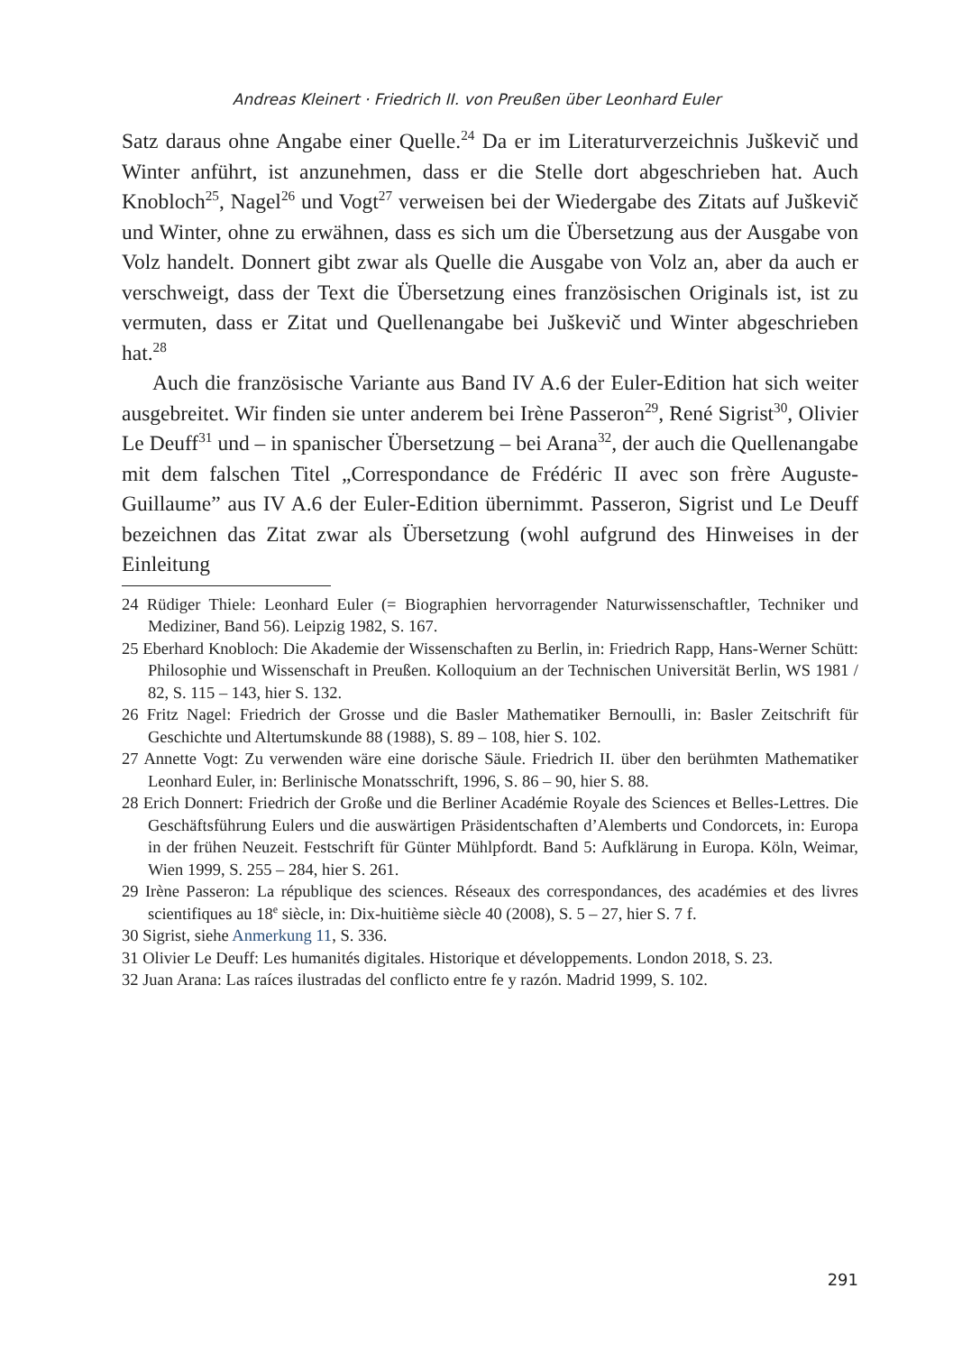Andreas Kleinert · Friedrich II. von Preußen über Leonhard Euler
Satz daraus ohne Angabe einer Quelle.<sup>24</sup> Da er im Literaturverzeichnis Juškevič und Winter anführt, ist anzunehmen, dass er die Stelle dort abgeschrieben hat. Auch Knobloch<sup>25</sup>, Nagel<sup>26</sup> und Vogt<sup>27</sup> verweisen bei der Wiedergabe des Zitats auf Juškevič und Winter, ohne zu erwähnen, dass es sich um die Übersetzung aus der Ausgabe von Volz handelt. Donnert gibt zwar als Quelle die Ausgabe von Volz an, aber da auch er verschweigt, dass der Text die Übersetzung eines französischen Originals ist, ist zu vermuten, dass er Zitat und Quellenangabe bei Juškevič und Winter abgeschrieben hat.<sup>28</sup>
Auch die französische Variante aus Band IV A.6 der Euler-Edition hat sich weiter ausgebreitet. Wir finden sie unter anderem bei Irène Passeron<sup>29</sup>, René Sigrist<sup>30</sup>, Olivier Le Deuff<sup>31</sup> und – in spanischer Übersetzung – bei Arana<sup>32</sup>, der auch die Quellenangabe mit dem falschen Titel „Correspondance de Frédéric II avec son frère Auguste-Guillaume” aus IV A.6 der Euler-Edition übernimmt. Passeron, Sigrist und Le Deuff bezeichnen das Zitat zwar als Übersetzung (wohl aufgrund des Hinweises in der Einleitung
24 Rüdiger Thiele: Leonhard Euler (= Biographien hervorragender Naturwissenschaftler, Techniker und Mediziner, Band 56). Leipzig 1982, S. 167.
25 Eberhard Knobloch: Die Akademie der Wissenschaften zu Berlin, in: Friedrich Rapp, Hans-Werner Schütt: Philosophie und Wissenschaft in Preußen. Kolloquium an der Technischen Universität Berlin, WS 1981 / 82, S. 115 – 143, hier S. 132.
26 Fritz Nagel: Friedrich der Grosse und die Basler Mathematiker Bernoulli, in: Basler Zeitschrift für Geschichte und Altertumskunde 88 (1988), S. 89 – 108, hier S. 102.
27 Annette Vogt: Zu verwenden wäre eine dorische Säule. Friedrich II. über den berühmten Mathematiker Leonhard Euler, in: Berlinische Monatsschrift, 1996, S. 86 – 90, hier S. 88.
28 Erich Donnert: Friedrich der Große und die Berliner Académie Royale des Sciences et Belles-Lettres. Die Geschäftsführung Eulers und die auswärtigen Präsidentschaften d’Alemberts und Condorcets, in: Europa in der frühen Neuzeit. Festschrift für Günter Mühlpfordt. Band 5: Aufklärung in Europa. Köln, Weimar, Wien 1999, S. 255 – 284, hier S. 261.
29 Irène Passeron: La république des sciences. Réseaux des correspondances, des académies et des livres scientifiques au 18<sup>e</sup> siècle, in: Dix-huitième siècle 40 (2008), S. 5 – 27, hier S. 7 f.
30 Sigrist, siehe Anmerkung 11, S. 336.
31 Olivier Le Deuff: Les humanités digitales. Historique et développements. London 2018, S. 23.
32 Juan Arana: Las raíces ilustradas del conflicto entre fe y razón. Madrid 1999, S. 102.
291